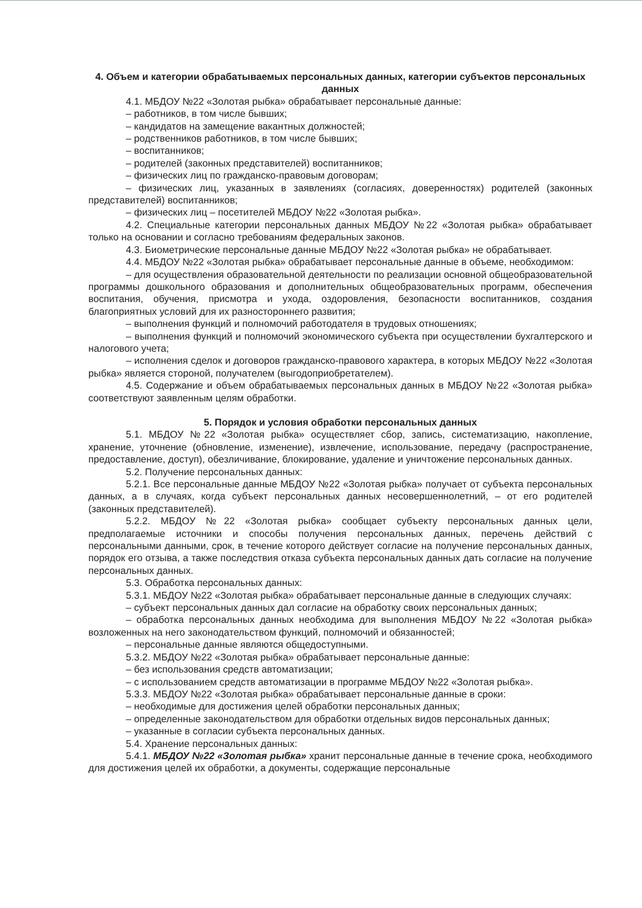4. Объем и категории обрабатываемых персональных данных, категории субъектов персональных данных
4.1. МБДОУ №22 «Золотая рыбка» обрабатывает персональные данные:
– работников, в том числе бывших;
– кандидатов на замещение вакантных должностей;
– родственников работников, в том числе бывших;
– воспитанников;
– родителей (законных представителей) воспитанников;
– физических лиц по гражданско-правовым договорам;
– физических лиц, указанных в заявлениях (согласиях, доверенностях) родителей (законных представителей) воспитанников;
– физических лиц – посетителей МБДОУ №22 «Золотая рыбка».
4.2. Специальные категории персональных данных МБДОУ №22 «Золотая рыбка» обрабатывает только на основании и согласно требованиям федеральных законов.
4.3. Биометрические персональные данные МБДОУ №22 «Золотая рыбка» не обрабатывает.
4.4. МБДОУ №22 «Золотая рыбка» обрабатывает персональные данные в объеме, необходимом:
– для осуществления образовательной деятельности по реализации основной общеобразовательной программы дошкольного образования и дополнительных общеобразовательных программ, обеспечения воспитания, обучения, присмотра и ухода, оздоровления, безопасности воспитанников, создания благоприятных условий для их разностороннего развития;
– выполнения функций и полномочий работодателя в трудовых отношениях;
– выполнения функций и полномочий экономического субъекта при осуществлении бухгалтерского и налогового учета;
– исполнения сделок и договоров гражданско-правового характера, в которых МБДОУ №22 «Золотая рыбка» является стороной, получателем (выгодоприобретателем).
4.5. Содержание и объем обрабатываемых персональных данных в МБДОУ №22 «Золотая рыбка» соответствуют заявленным целям обработки.
5. Порядок и условия обработки персональных данных
5.1. МБДОУ №22 «Золотая рыбка» осуществляет сбор, запись, систематизацию, накопление, хранение, уточнение (обновление, изменение), извлечение, использование, передачу (распространение, предоставление, доступ), обезличивание, блокирование, удаление и уничтожение персональных данных.
5.2. Получение персональных данных:
5.2.1. Все персональные данные МБДОУ №22 «Золотая рыбка» получает от субъекта персональных данных, а в случаях, когда субъект персональных данных несовершеннолетний, – от его родителей (законных представителей).
5.2.2. МБДОУ №22 «Золотая рыбка» сообщает субъекту персональных данных цели, предполагаемые источники и способы получения персональных данных, перечень действий с персональными данными, срок, в течение которого действует согласие на получение персональных данных, порядок его отзыва, а также последствия отказа субъекта персональных данных дать согласие на получение персональных данных.
5.3. Обработка персональных данных:
5.3.1. МБДОУ №22 «Золотая рыбка» обрабатывает персональные данные в следующих случаях:
– субъект персональных данных дал согласие на обработку своих персональных данных;
– обработка персональных данных необходима для выполнения МБДОУ №22 «Золотая рыбка» возложенных на него законодательством функций, полномочий и обязанностей;
– персональные данные являются общедоступными.
5.3.2. МБДОУ №22 «Золотая рыбка» обрабатывает персональные данные:
– без использования средств автоматизации;
– с использованием средств автоматизации в программе МБДОУ №22 «Золотая рыбка».
5.3.3. МБДОУ №22 «Золотая рыбка» обрабатывает персональные данные в сроки:
– необходимые для достижения целей обработки персональных данных;
– определенные законодательством для обработки отдельных видов персональных данных;
– указанные в согласии субъекта персональных данных.
5.4. Хранение персональных данных:
5.4.1. МБДОУ №22 «Золотая рыбка» хранит персональные данные в течение срока, необходимого для достижения целей их обработки, а документы, содержащие персональные